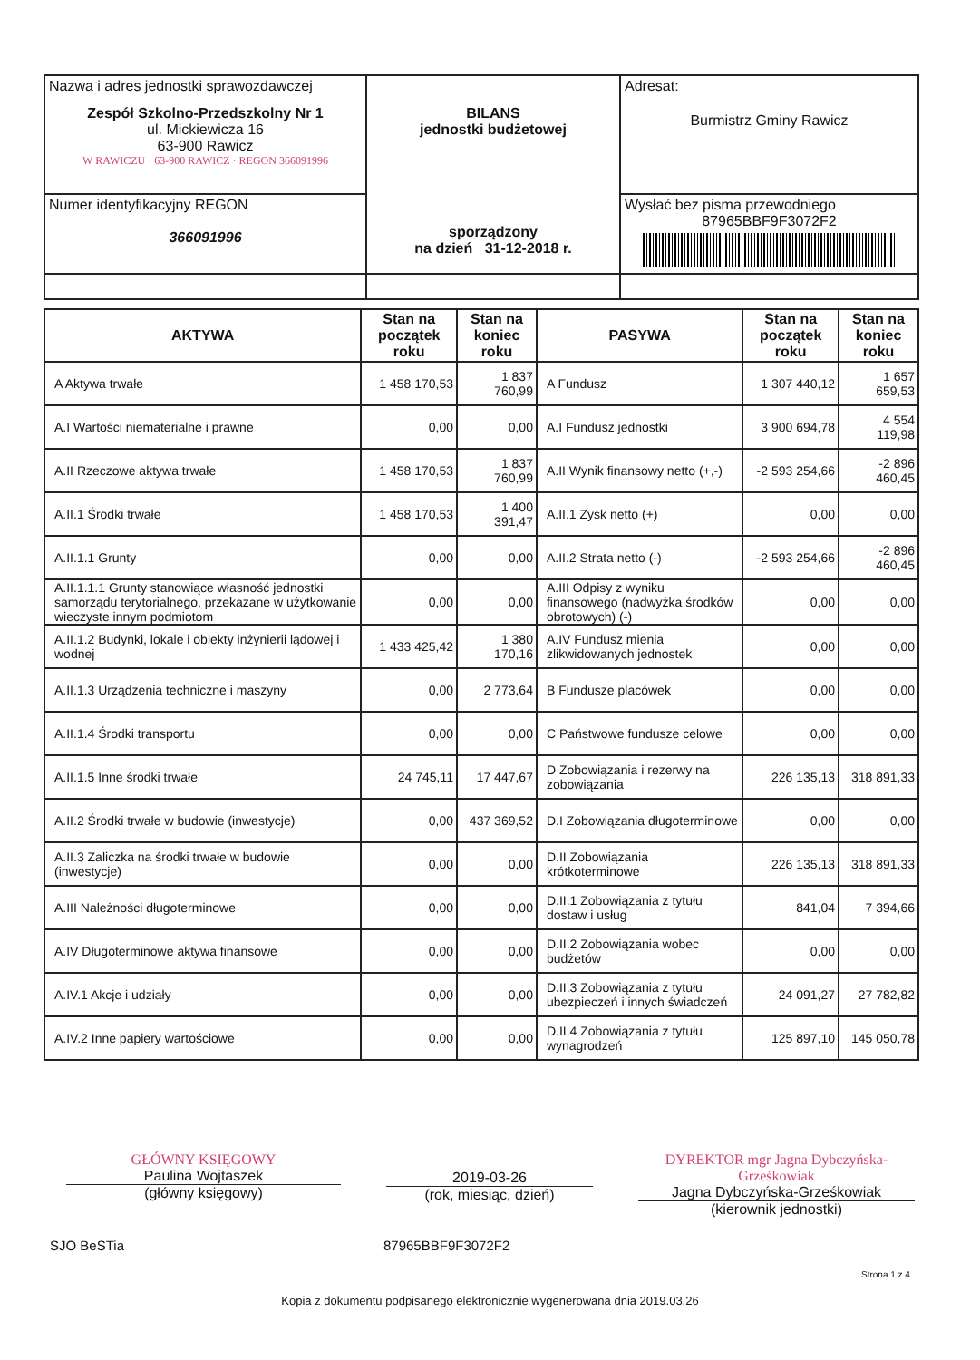| Nazwa i adres jednostki sprawozdawczej Zespół Szkolno-Przedszkolny Nr 1 ul. Mickiewicza 16 63-900 Rawicz W RAWICZU · 63-900 RAWICZ · REGON 366091996 | BILANS jednostki budżetowej sporządzony na dzień 31-12-2018 r. | Adresat: Burmistrz Gminy Rawicz |
| Numer identyfikacyjny REGON 366091996 | | Wysłać bez pisma przewodniego 87965BBF9F3072F2 |
| AKTYWA | Stan na początek roku | Stan na koniec roku | PASYWA | Stan na początek roku | Stan na koniec roku |
| --- | --- | --- | --- | --- | --- |
| A Aktywa trwałe | 1 458 170,53 | 1 837 760,99 | A Fundusz | 1 307 440,12 | 1 657 659,53 |
| A.I Wartości niematerialne i prawne | 0,00 | 0,00 | A.I Fundusz jednostki | 3 900 694,78 | 4 554 119,98 |
| A.II Rzeczowe aktywa trwałe | 1 458 170,53 | 1 837 760,99 | A.II Wynik finansowy netto (+,-) | -2 593 254,66 | -2 896 460,45 |
| A.II.1 Środki trwałe | 1 458 170,53 | 1 400 391,47 | A.II.1 Zysk netto (+) | 0,00 | 0,00 |
| A.II.1.1 Grunty | 0,00 | 0,00 | A.II.2 Strata netto (-) | -2 593 254,66 | -2 896 460,45 |
| A.II.1.1.1 Grunty stanowiące własność jednostki samorządu terytorialnego, przekazane w użytkowanie wieczyste innym podmiotom | 0,00 | 0,00 | A.III Odpisy z wyniku finansowego (nadwyżka środków obrotowych) (-) | 0,00 | 0,00 |
| A.II.1.2 Budynki, lokale i obiekty inżynierii lądowej i wodnej | 1 433 425,42 | 1 380 170,16 | A.IV Fundusz mienia zlikwidowanych jednostek | 0,00 | 0,00 |
| A.II.1.3 Urządzenia techniczne i maszyny | 0,00 | 2 773,64 | B Fundusze placówek | 0,00 | 0,00 |
| A.II.1.4 Środki transportu | 0,00 | 0,00 | C Państwowe fundusze celowe | 0,00 | 0,00 |
| A.II.1.5 Inne środki trwałe | 24 745,11 | 17 447,67 | D Zobowiązania i rezerwy na zobowiązania | 226 135,13 | 318 891,33 |
| A.II.2 Środki trwałe w budowie (inwestycje) | 0,00 | 437 369,52 | D.I Zobowiązania długoterminowe | 0,00 | 0,00 |
| A.II.3 Zaliczka na środki trwałe w budowie (inwestycje) | 0,00 | 0,00 | D.II Zobowiązania krótkoterminowe | 226 135,13 | 318 891,33 |
| A.III Należności długoterminowe | 0,00 | 0,00 | D.II.1 Zobowiązania z tytułu dostaw i usług | 841,04 | 7 394,66 |
| A.IV Długoterminowe aktywa finansowe | 0,00 | 0,00 | D.II.2 Zobowiązania wobec budżetów | 0,00 | 0,00 |
| A.IV.1 Akcje i udziały | 0,00 | 0,00 | D.II.3 Zobowiązania z tytułu ubezpieczeń i innych świadczeń | 24 091,27 | 27 782,82 |
| A.IV.2 Inne papiery wartościowe | 0,00 | 0,00 | D.II.4 Zobowiązania z tytułu wynagrodzeń | 125 897,10 | 145 050,78 |
GŁÓWNY KSIĘGOWY
Paulina Wojtaszek
(główny księgowy)
2019-03-26
(rok, miesiąc, dzień)
DYREKTOR mgr Jagna Dybczyńska-Grześkowiak
Jagna Dybczyńska-Grześkowiak
(kierownik jednostki)
SJO BeSTia 87965BBF9F3072F2
Strona 1 z 4
Kopia z dokumentu podpisanego elektronicznie wygenerowana dnia 2019.03.26